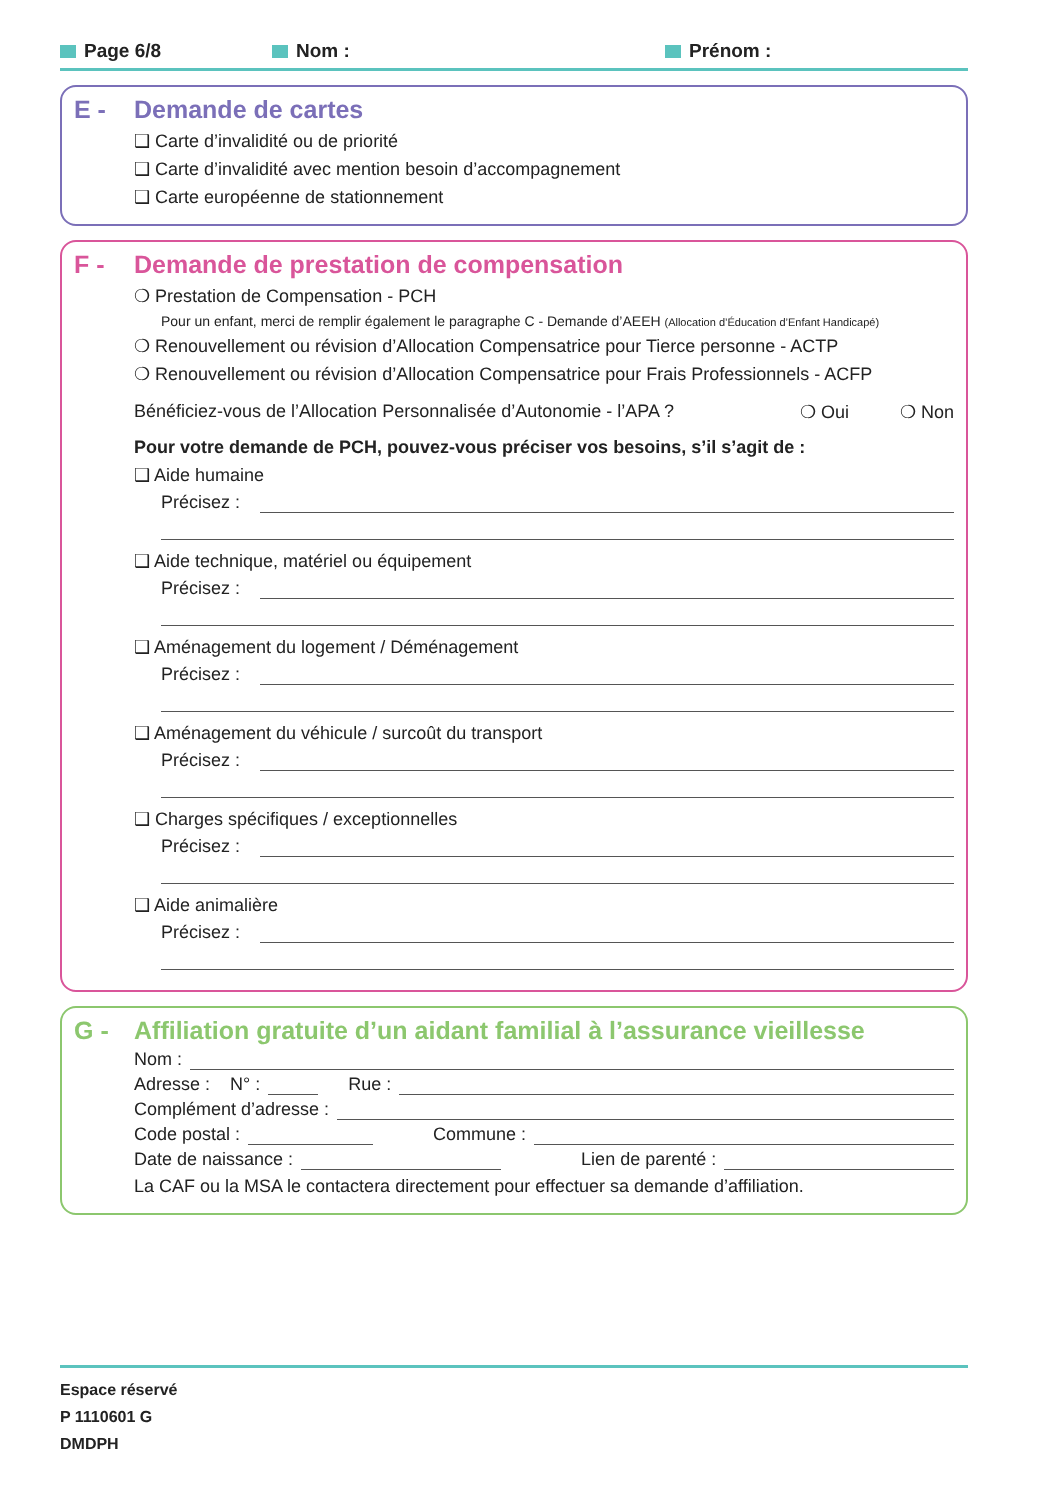Page 6/8 Nom : Prénom :
E - Demande de cartes
❑ Carte d’invalidité ou de priorité
❑ Carte d’invalidité avec mention besoin d’accompagnement
❑ Carte européenne de stationnement
F - Demande de prestation de compensation
❍ Prestation de Compensation - PCH
Pour un enfant, merci de remplir également le paragraphe C - Demande d’AEEH (Allocation d’Éducation d’Enfant Handicapé)
❍ Renouvellement ou révision d’Allocation Compensatrice pour Tierce personne - ACTP
❍ Renouvellement ou révision d’Allocation Compensatrice pour Frais Professionnels - ACFP
Bénéficiez-vous de l’Allocation Personnalisée d’Autonomie - l’APA ? ❍ Oui ❍ Non
Pour votre demande de PCH, pouvez-vous préciser vos besoins, s’il s’agit de :
❑ Aide humaine
Précisez :
❑ Aide technique, matériel ou équipement
Précisez :
❑ Aménagement du logement / Déménagement
Précisez :
❑ Aménagement du véhicule / surcoût du transport
Précisez :
❑ Charges spécifiques / exceptionnelles
Précisez :
❑ Aide animalière
Précisez :
G - Affiliation gratuite d’un aidant familial à l’assurance vieillesse
Nom :
Adresse : N° : Rue :
Complément d’adresse :
Code postal : Commune :
Date de naissance : Lien de parenté :
La CAF ou la MSA le contactera directement pour effectuer sa demande d’affiliation.
Espace réservé
P 1110601 G
DMDPH